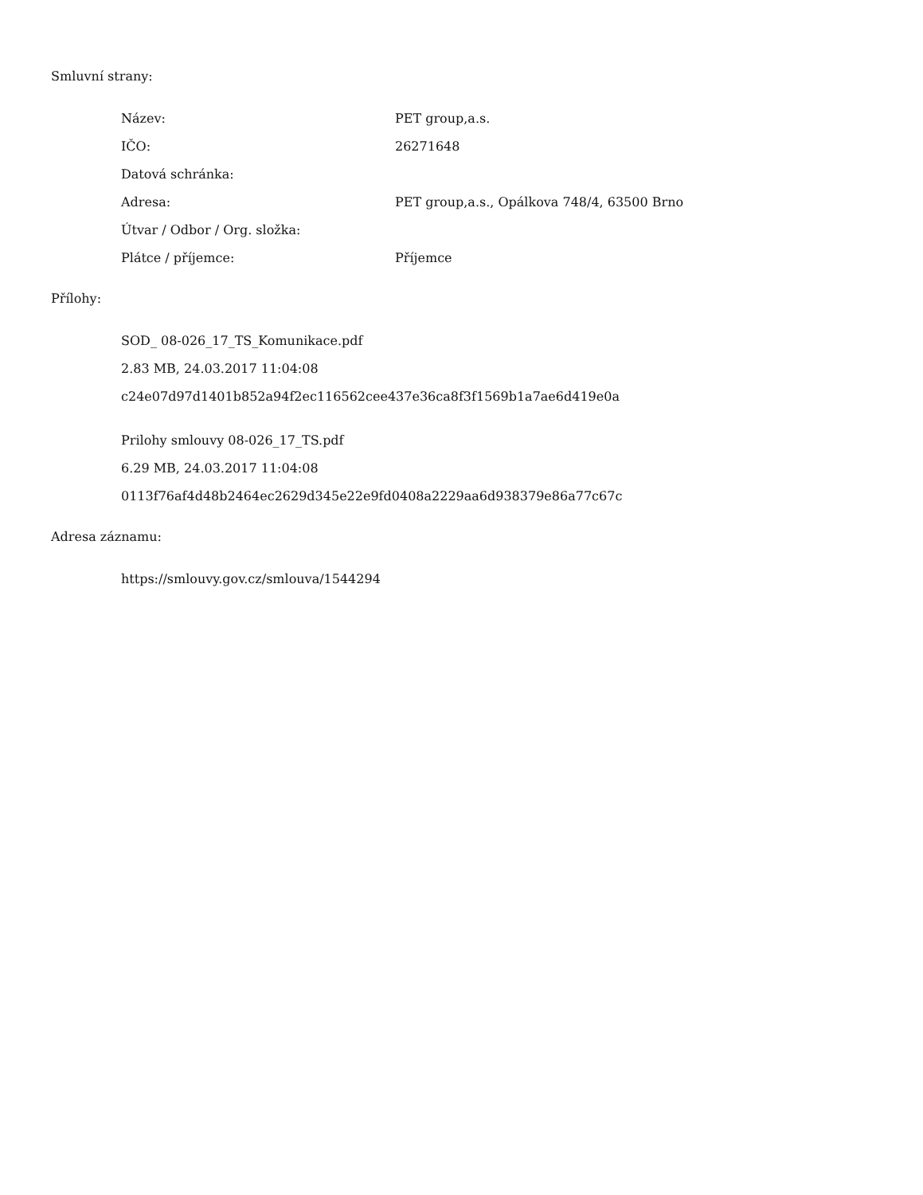Smluvní strany:
| Název: | PET group,a.s. |
| IČO: | 26271648 |
| Datová schránka: | |
| Adresa: | PET group,a.s., Opálkova 748/4, 63500 Brno |
| Útvar / Odbor / Org. složka: | |
| Plátce / příjemce: | Příjemce |
Přílohy:
SOD_ 08-026_17_TS_Komunikace.pdf
2.83 MB, 24.03.2017 11:04:08
c24e07d97d1401b852a94f2ec116562cee437e36ca8f3f1569b1a7ae6d419e0a
Prilohy smlouvy 08-026_17_TS.pdf
6.29 MB, 24.03.2017 11:04:08
0113f76af4d48b2464ec2629d345e22e9fd0408a2229aa6d938379e86a77c67c
Adresa záznamu:
https://smlouvy.gov.cz/smlouva/1544294